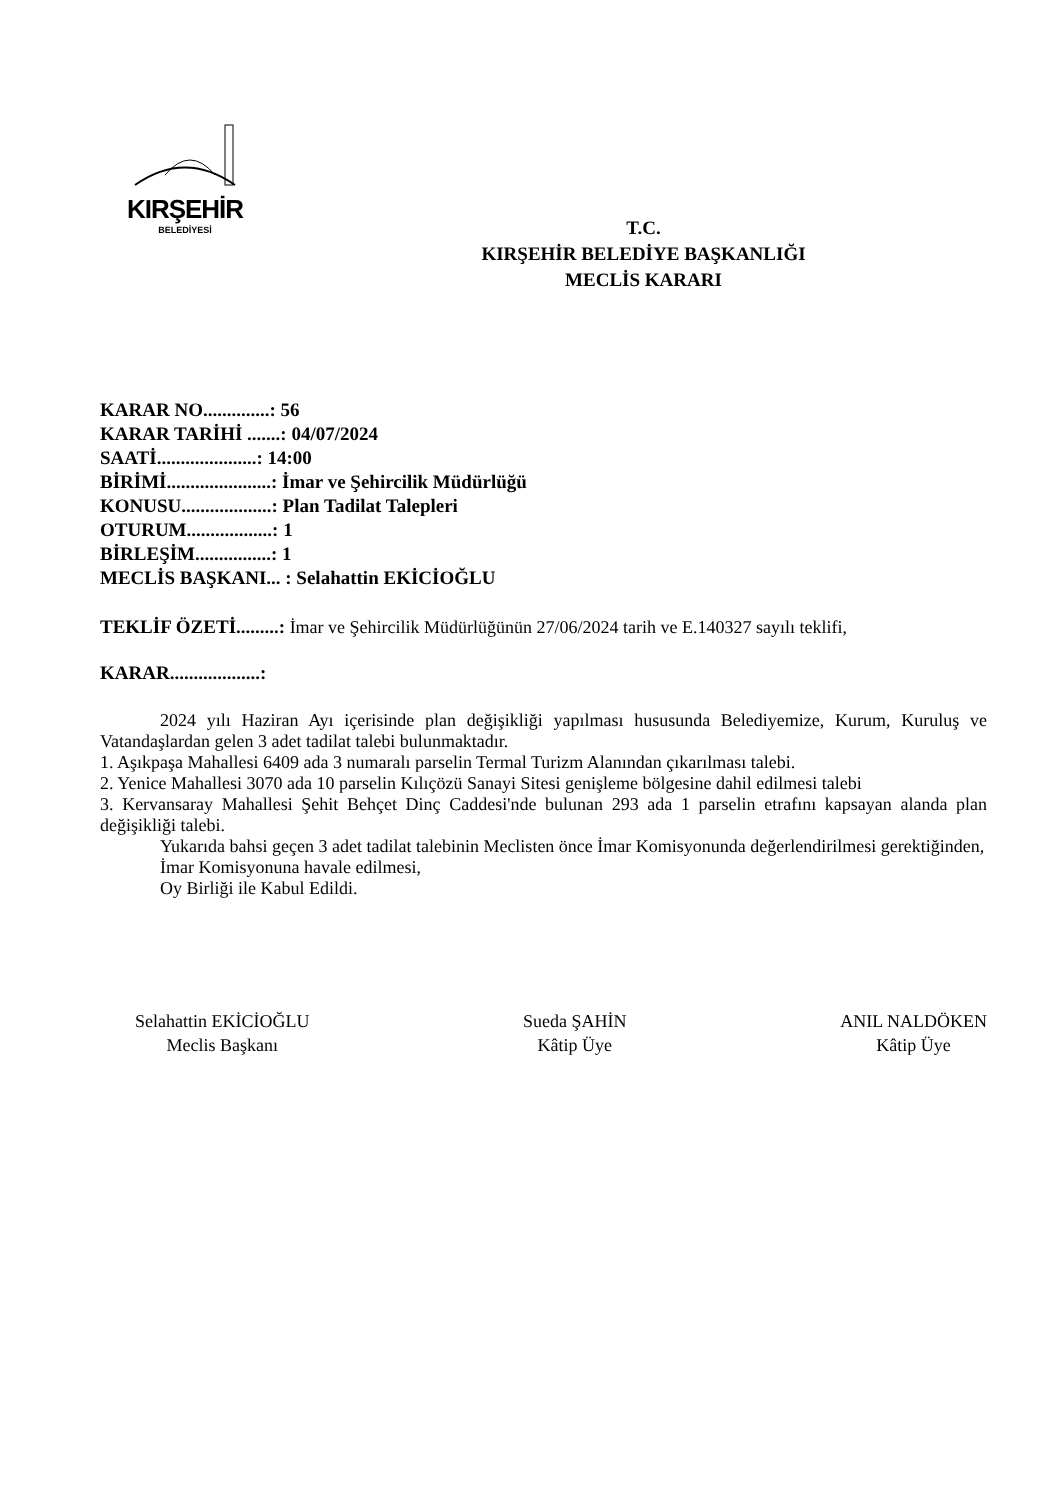KIRŞEHİR
BELEDİYESİ
T.C.
KIRŞEHİR BELEDİYE BAŞKANLIĞI
MECLİS KARARI
KARAR NO..............: 56
KARAR TARİHİ .......: 04/07/2024
SAATİ.....................: 14:00
BİRİMİ......................: İmar ve Şehircilik Müdürlüğü
KONUSU...................: Plan Tadilat Talepleri
OTURUM..................: 1
BİRLEŞİM................: 1
MECLİS BAŞKANI... : Selahattin EKİCİOĞLU
TEKLİF ÖZETİ.........: İmar ve Şehircilik Müdürlüğünün 27/06/2024 tarih ve E.140327 sayılı teklifi,
KARAR...................:
2024 yılı Haziran Ayı içerisinde plan değişikliği yapılması hususunda Belediyemize, Kurum, Kuruluş ve Vatandaşlardan gelen 3 adet tadilat talebi bulunmaktadır.
1. Aşıkpaşa Mahallesi 6409 ada 3 numaralı parselin Termal Turizm Alanından çıkarılması talebi.
2. Yenice Mahallesi 3070 ada 10 parselin Kılıçözü Sanayi Sitesi genişleme bölgesine dahil edilmesi talebi
3. Kervansaray Mahallesi Şehit Behçet Dinç Caddesi'nde bulunan 293 ada 1 parselin etrafını kapsayan alanda plan değişikliği talebi.
Yukarıda bahsi geçen 3 adet tadilat talebinin Meclisten önce İmar Komisyonunda değerlendirilmesi gerektiğinden,
İmar Komisyonuna havale edilmesi,
Oy Birliği ile Kabul Edildi.
Selahattin EKİCİOĞLU
Meclis Başkanı
Sueda ŞAHİN
Kâtip Üye
ANIL NALDÖKEN
Kâtip Üye